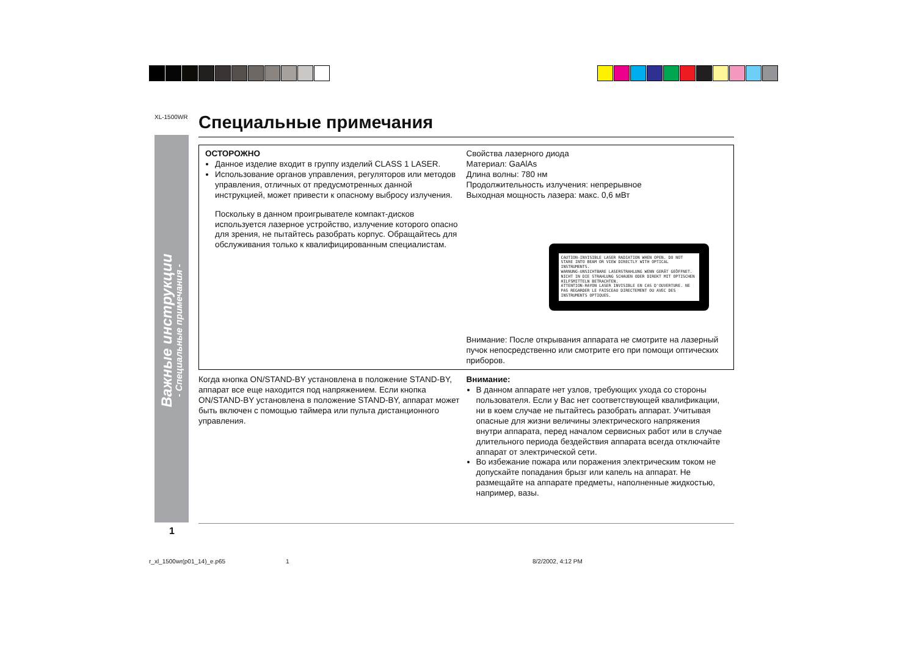XL-1500WR
Важные инструкции
- Специальные примечания -
Специальные примечания
ОСТОРОЖНО
Данное изделие входит в группу изделий CLASS 1 LASER.
Использование органов управления, регуляторов или методов управления, отличных от предусмотренных данной инструкцией, может привести к опасному выбросу излучения.
Поскольку в данном проигрывателе компакт-дисков используется лазерное устройство, излучение которого опасно для зрения, не пытайтесь разобрать корпус. Обращайтесь для обслуживания только к квалифицированным специалистам.
Свойства лазерного диода
Материал: GaAlAs
Длина волны: 780 нм
Продолжительность излучения: непрерывное
Выходная мощность лазера: макс. 0,6 мВт
CAUTION-INVISIBLE LASER RADIATION WHEN OPEN. DO NOT STARE INTO BEAM OR VIEW DIRECTLY WITH OPTICAL INSTRUMENTS.
WARNUNG-UNSICHTBARE LASERSTRAHLUNG WENN GERÄT GEÖFFNET. NICHT IN DIE STRAHLUNG SCHAUEN ODER DIREKT MIT OPTISCHEN HILFSMITTELN BETRACHTEN.
ATTENTION-RAYON LASER INVISIBLE EN CAS D'OUVERTURE. NE PAS REGARDER LE FAISCEAU DIRECTEMENT OU AVEC DES INSTRUMENTS OPTIQUES.
Внимание: После открывания аппарата не смотрите на лазерный пучок непосредственно или смотрите его при помощи оптических приборов.
Когда кнопка ON/STAND-BY установлена в положение STAND-BY, аппарат все еще находится под напряжением. Если кнопка ON/STAND-BY установлена в положение STAND-BY, аппарат может быть включен с помощью таймера или пульта дистанционного управления.
Внимание:
В данном аппарате нет узлов, требующих ухода со стороны пользователя. Если у Вас нет соответствующей квалификации, ни в коем случае не пытайтесь разобрать аппарат. Учитывая опасные для жизни величины электрического напряжения внутри аппарата, перед началом сервисных работ или в случае длительного периода бездействия аппарата всегда отключайте аппарат от электрической сети.
Во избежание пожара или поражения электрическим током не допускайте попадания брызг или капель на аппарат. Не размещайте на аппарате предметы, наполненные жидкостью, например, вазы.
1
r_xl_1500wr(p01_14)_e.p65 1 8/2/2002, 4:12 PM